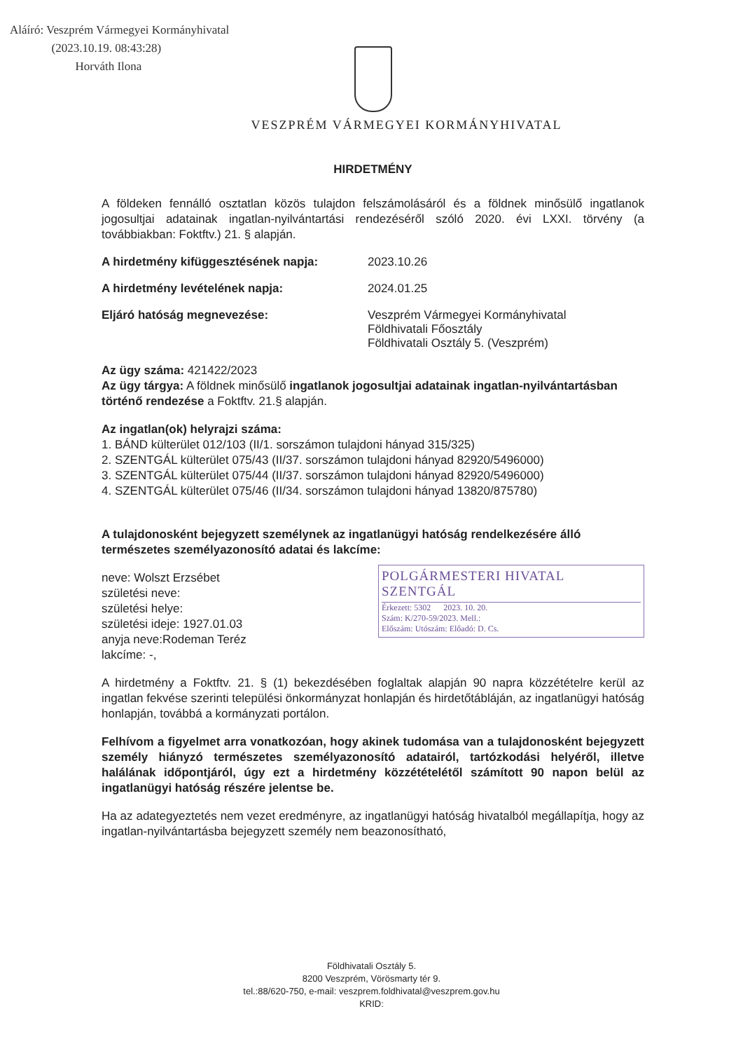Aláíró: Veszprém Vármegyei Kormányhivatal
(2023.10.19. 08:43:28)
Horváth Ilona
VESZPRÉM VÁRMEGYEI KORMÁNYHIVATAL
HIRDETMÉNY
A földeken fennálló osztatlan közös tulajdon felszámolásáról és a földnek minősülő ingatlanok jogosultjai adatainak ingatlan-nyilvántartási rendezéséről szóló 2020. évi LXXI. törvény (a továbbiakban: Foktftv.) 21. § alapján.
A hirdetmény kifüggesztésének napja: 2023.10.26
A hirdetmény levételének napja: 2024.01.25
Eljáró hatóság megnevezése: Veszprém Vármegyei Kormányhivatal
Földhivatali Főosztály
Földhivatali Osztály 5. (Veszprém)
Az ügy száma: 421422/2023
Az ügy tárgya: A földnek minősülő ingatlanok jogosultjai adatainak ingatlan-nyilvántartásban történő rendezése a Foktftv. 21.§ alapján.
Az ingatlan(ok) helyrajzi száma:
1. BÁND külterület 012/103 (II/1. sorszámon tulajdoni hányad 315/325)
2. SZENTGÁL külterület 075/43 (II/37. sorszámon tulajdoni hányad 82920/5496000)
3. SZENTGÁL külterület 075/44 (II/37. sorszámon tulajdoni hányad 82920/5496000)
4. SZENTGÁL külterület 075/46 (II/34. sorszámon tulajdoni hányad 13820/875780)
A tulajdonosként bejegyzett személynek az ingatlanügyi hatóság rendelkezésére álló természetes személyazonosító adatai és lakcíme:
POLGÁRMESTERI HIVATAL SZENTGÁL
Érkezett: 5302 2023. 10. 20.
Szám: K/270-59/2023. Mell.:
Előszám: Utószám: Előadó: D. Cs.
neve: Wolszt Erzsébet
születési neve:
születési helye:
születési ideje: 1927.01.03
anyja neve:Rodeman Teréz
lakcíme: -,
A hirdetmény a Foktftv. 21. § (1) bekezdésében foglaltak alapján 90 napra közzétételre kerül az ingatlan fekvése szerinti települési önkormányzat honlapján és hirdetőtábláján, az ingatlanügyi hatóság honlapján, továbbá a kormányzati portálon.
Felhívom a figyelmet arra vonatkozóan, hogy akinek tudomása van a tulajdonosként bejegyzett személy hiányzó természetes személyazonosító adatairól, tartózkodási helyéről, illetve halálának időpontjáról, úgy ezt a hirdetmény közzétételétől számított 90 napon belül az ingatlanügyi hatóság részére jelentse be.
Ha az adategyeztetés nem vezet eredményre, az ingatlanügyi hatóság hivatalból megállapítja, hogy az ingatlan-nyilvántartásba bejegyzett személy nem beazonosítható,
Földhivatali Osztály 5.
8200 Veszprém, Vörösmarty tér 9.
tel.:88/620-750, e-mail: veszprem.foldhivatal@veszprem.gov.hu
KRID: